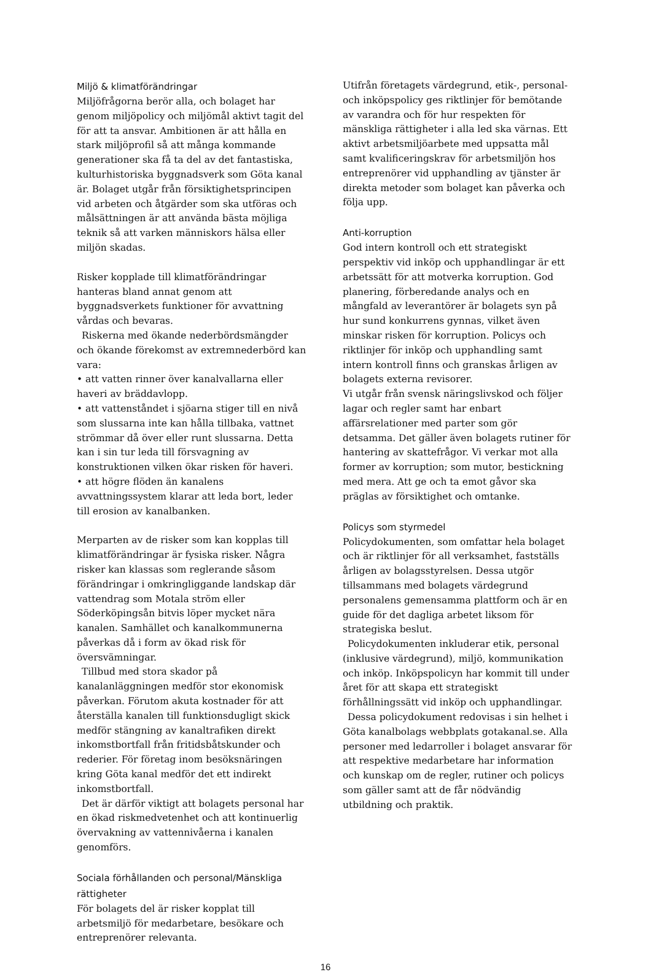Miljö & klimatförändringar
Miljöfrågorna berör alla, och bolaget har genom miljöpolicy och miljömål aktivt tagit del för att ta ansvar. Ambitionen är att hålla en stark miljöprofil så att många kommande generationer ska få ta del av det fantastiska, kulturhistoriska byggnadsverk som Göta kanal är. Bolaget utgår från försiktighetsprincipen vid arbeten och åtgärder som ska utföras och målsättningen är att använda bästa möjliga teknik så att varken människors hälsa eller miljön skadas.
Risker kopplade till klimatförändringar hanteras bland annat genom att byggnadsverkets funktioner för avvattning vårdas och bevaras.
Riskerna med ökande nederbördsmängder och ökande förekomst av extremnederbörd kan vara:
• att vatten rinner över kanalvallarna eller haveri av bräddavlopp.
• att vattenståndet i sjöarna stiger till en nivå som slussarna inte kan hålla tillbaka, vattnet strömmar då över eller runt slussarna. Detta kan i sin tur leda till försvagning av konstruktionen vilken ökar risken för haveri.
• att högre flöden än kanalens avvattningssystem klarar att leda bort, leder till erosion av kanalbanken.
Merparten av de risker som kan kopplas till klimatförändringar är fysiska risker. Några risker kan klassas som reglerande såsom förändringar i omkringliggande landskap där vattendrag som Motala ström eller Söderköpingsån bitvis löper mycket nära kanalen. Samhället och kanalkommunerna påverkas då i form av ökad risk för översvämningar.
Tillbud med stora skador på kanalanläggningen medför stor ekonomisk påverkan. Förutom akuta kostnader för att återställa kanalen till funktionsdugligt skick medför stängning av kanaltrafiken direkt inkomstbortfall från fritidsbåtskunder och rederier. För företag inom besöksnäringen kring Göta kanal medför det ett indirekt inkomstbortfall.
Det är därför viktigt att bolagets personal har en ökad riskmedvetenhet och att kontinuerlig övervakning av vattennivåerna i kanalen genomförs.
Sociala förhållanden och personal/Mänskliga rättigheter
För bolagets del är risker kopplat till arbetsmiljö för medarbetare, besökare och entreprenörer relevanta.
Utifrån företagets värdegrund, etik-, personal- och inköpspolicy ges riktlinjer för bemötande av varandra och för hur respekten för mänskliga rättigheter i alla led ska värnas. Ett aktivt arbetsmiljöarbete med uppsatta mål samt kvalificeringskrav för arbetsmiljön hos entreprenörer vid upphandling av tjänster är direkta metoder som bolaget kan påverka och följa upp.
Anti-korruption
God intern kontroll och ett strategiskt perspektiv vid inköp och upphandlingar är ett arbetssätt för att motverka korruption. God planering, förberedande analys och en mångfald av leverantörer är bolagets syn på hur sund konkurrens gynnas, vilket även minskar risken för korruption. Policys och riktlinjer för inköp och upphandling samt intern kontroll finns och granskas årligen av bolagets externa revisorer.
Vi utgår från svensk näringslivskod och följer lagar och regler samt har enbart affärsrelationer med parter som gör detsamma. Det gäller även bolagets rutiner för hantering av skattefrågor. Vi verkar mot alla former av korruption; som mutor, bestickning med mera. Att ge och ta emot gåvor ska präglas av försiktighet och omtanke.
Policys som styrmedel
Policydokumenten, som omfattar hela bolaget och är riktlinjer för all verksamhet, fastställs årligen av bolagsstyrelsen. Dessa utgör tillsammans med bolagets värdegrund personalens gemensamma plattform och är en guide för det dagliga arbetet liksom för strategiska beslut.
Policydokumenten inkluderar etik, personal (inklusive värdegrund), miljö, kommunikation och inköp. Inköpspolicyn har kommit till under året för att skapa ett strategiskt förhållningssätt vid inköp och upphandlingar.
Dessa policydokument redovisas i sin helhet i Göta kanalbolags webbplats gotakanal.se. Alla personer med ledarroller i bolaget ansvarar för att respektive medarbetare har information och kunskap om de regler, rutiner och policys som gäller samt att de får nödvändig utbildning och praktik.
16